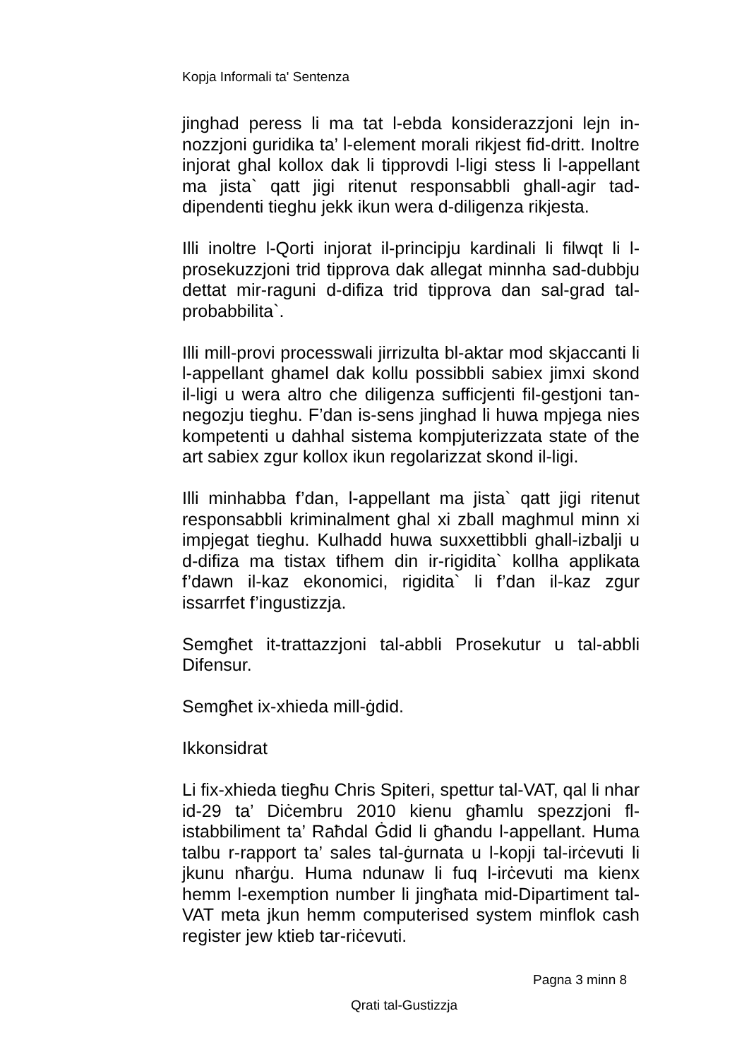Kopja Informali ta' Sentenza
jinghad peress li ma tat l-ebda konsiderazzjoni lejn in-nozzjoni guridika ta’ l-element morali rikjest fid-dritt. Inoltre injorat ghal kollox dak li tipprovdi l-ligi stess li l-appellant ma jista` qatt jigi ritenut responsabbli ghall-agir tad-dipendenti tieghu jekk ikun wera d-diligenza rikjesta.
Illi inoltre l-Qorti injorat il-principju kardinali li filwqt li l-prosekuzzjoni trid tipprova dak allegat minnha sad-dubbju dettat mir-raguni d-difiza trid tipprova dan sal-grad tal-probabbilita`.
Illi mill-provi processwali jirrizulta bl-aktar mod skjaccanti li l-appellant ghamel dak kollu possibbli sabiex jimxi skond il-ligi u wera altro che diligenza sufficjenti fil-gestjoni tan-negozju tieghu. F’dan is-sens jinghad li huwa mpjega nies kompetenti u dahhal sistema kompjuterizzata state of the art sabiex zgur kollox ikun regolarizzat skond il-ligi.
Illi minhabba f’dan, l-appellant ma jista` qatt jigi ritenut responsabbli kriminalment ghal xi zball maghmul minn xi impjegat tieghu. Kulhadd huwa suxxettibbli ghall-izbalji u d-difiza ma tistax tifhem din ir-rigidita` kollha applikata f’dawn il-kaz ekonomici, rigidita` li f’dan il-kaz zgur issarrfet f’ingustizzja.
Semgħet it-trattazzjoni tal-abbli Prosekutur u tal-abbli Difensur.
Semgħet ix-xhieda mill-ġdid.
Ikkonsidrat
Li fix-xhieda tiegħu Chris Spiteri, spettur tal-VAT, qal li nhar id-29 ta’ Diċembru 2010 kienu għamlu spezzjoni fl-istabbiliment ta’ Raħdal Ġdid li għandu l-appellant. Huma talbu r-rapport ta’ sales tal-ġurnata u l-kopji tal-irċevuti li jkunu nħarġu. Huma ndunaw li fuq l-irċevuti ma kienx hemm l-exemption number li jingħata mid-Dipartiment tal-VAT meta jkun hemm computerised system minflok cash register jew ktieb tar-riċevuti.
Pagna 3 minn 8
Qrati tal-Gustizzja